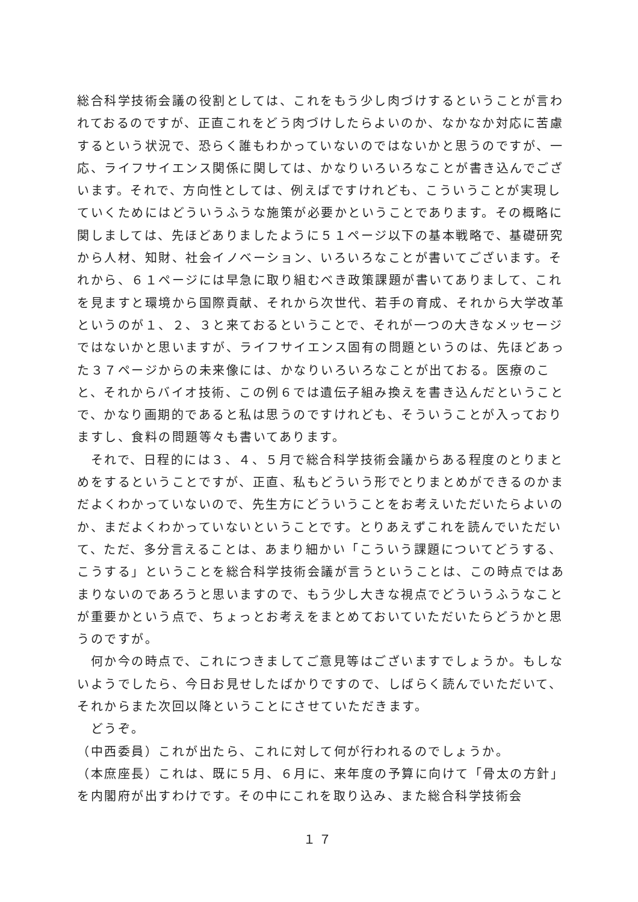総合科学技術会議の役割としては、これをもう少し肉づけするということが言われておるのですが、正直これをどう肉づけしたらよいのか、なかなか対応に苦慮するという状況で、恐らく誰もわかっていないのではないかと思うのですが、一応、ライフサイエンス関係に関しては、かなりいろいろなことが書き込んでございます。それで、方向性としては、例えばですけれども、こういうことが実現していくためにはどういうふうな施策が必要かということであります。その概略に関しましては、先ほどありましたように５１ページ以下の基本戦略で、基礎研究から人材、知財、社会イノベーション、いろいろなことが書いてございます。それから、６１ページには早急に取り組むべき政策課題が書いてありまして、これを見ますと環境から国際貢献、それから次世代、若手の育成、それから大学改革というのが１、２、３と来ておるということで、それが一つの大きなメッセージではないかと思いますが、ライフサイエンス固有の問題というのは、先ほどあった３７ページからの未来像には、かなりいろいろなことが出ておる。医療のこと、それからバイオ技術、この例６では遺伝子組み換えを書き込んだということで、かなり画期的であると私は思うのですけれども、そういうことが入っておりますし、食料の問題等々も書いてあります。
　それで、日程的には３、４、５月で総合科学技術会議からある程度のとりまとめをするということですが、正直、私もどういう形でとりまとめができるのかまだよくわかっていないので、先生方にどういうことをお考えいただいたらよいのか、まだよくわかっていないということです。とりあえずこれを読んでいただいて、ただ、多分言えることは、あまり細かい「こういう課題についてどうする、こうする」ということを総合科学技術会議が言うということは、この時点ではあまりないのであろうと思いますので、もう少し大きな視点でどういうふうなことが重要かという点で、ちょっとお考えをまとめておいていただいたらどうかと思うのですが。
　何か今の時点で、これにつきましてご意見等はございますでしょうか。もしないようでしたら、今日お見せしたばかりですので、しばらく読んでいただいて、それからまた次回以降ということにさせていただきます。
　どうぞ。
（中西委員）これが出たら、これに対して何が行われるのでしょうか。
（本庶座長）これは、既に５月、６月に、来年度の予算に向けて「骨太の方針」を内閣府が出すわけです。その中にこれを取り込み、また総合科学技術会
１７